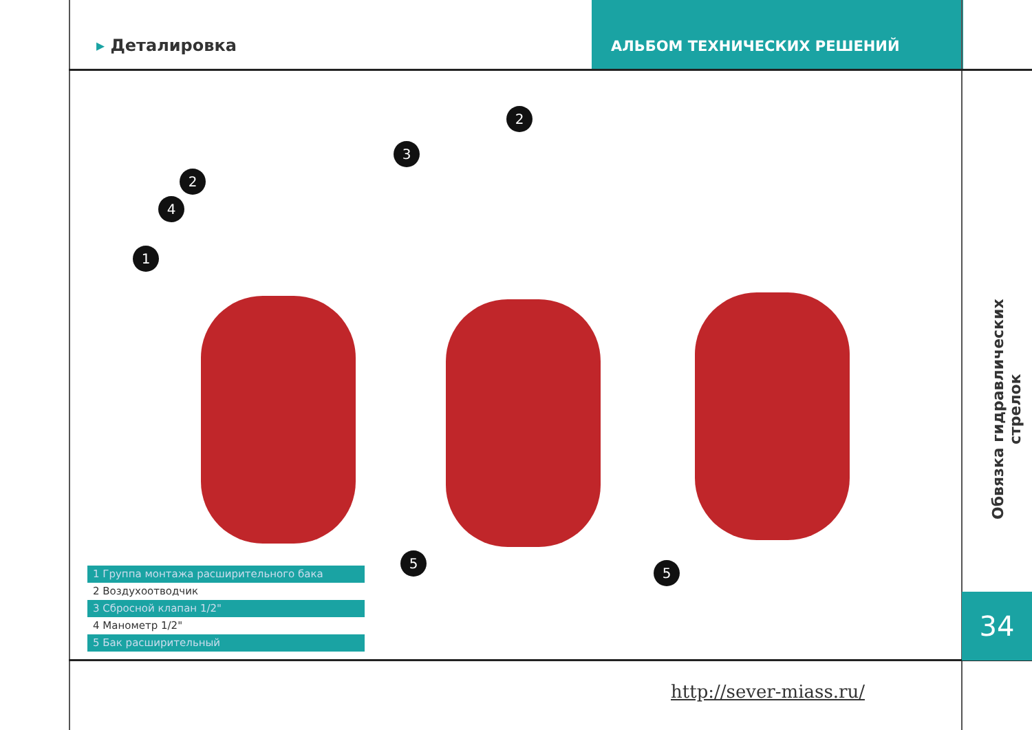▸ Деталировка
АЛЬБОМ ТЕХНИЧЕСКИХ РЕШЕНИЙ
1
2
3
4
5
2
5
1 Группа монтажа расширительного бака
2 Воздухоотводчик
3 Сбросной клапан 1/2"
4 Манометр 1/2"
5 Бак расширительный
Обвязка гидравлических стрелок
34
http://sever-miass.ru/